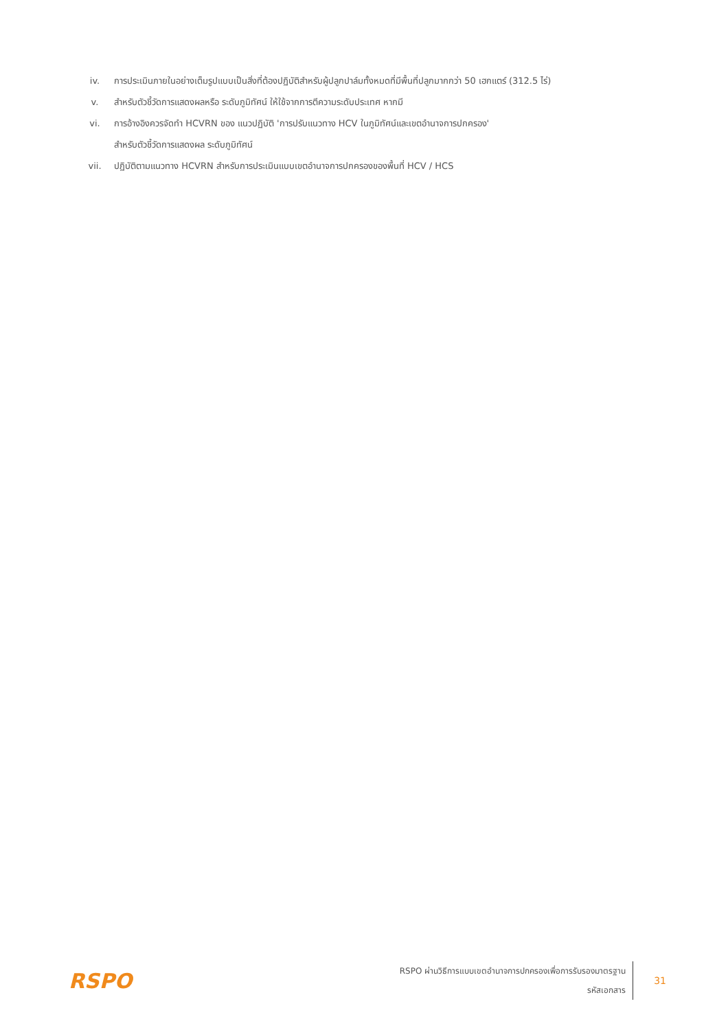iv. การประเมินภายในอย่างเต็มรูปแบบเป็นสิ่งที่ต้องปฏิบัติสำหรับผู้ปลูกปาล์มทั้งหมดที่มีพื้นที่ปลูกมากกว่า 50 เฮกแตร์ (312.5 ไร่)
v. สำหรับตัวชี้วัดการแสดงผลหรือ ระดับภูมิทัศน์ ให้ใช้จากการตีความระดับประเทศ หากมี
vi. การอ้างอิงควรจัดทำ HCVRN ของ แนวปฏิบัติ 'การปรับแนวทาง HCV ในภูมิทัศน์และเขตอำนาจการปกครอง'
สำหรับตัวชี้วัดการแสดงผล ระดับภูมิทัศน์
vii. ปฏิบัติตามแนวทาง HCVRN สำหรับการประเมินแบบเขตอำนาจการปกครองของพื้นที่ HCV / HCS
RSPO
RSPO ผ่านวิธีการแบบเขตอำนาจการปกครองเพื่อการรับรองมาตรฐาน
รหัสเอกสาร
31